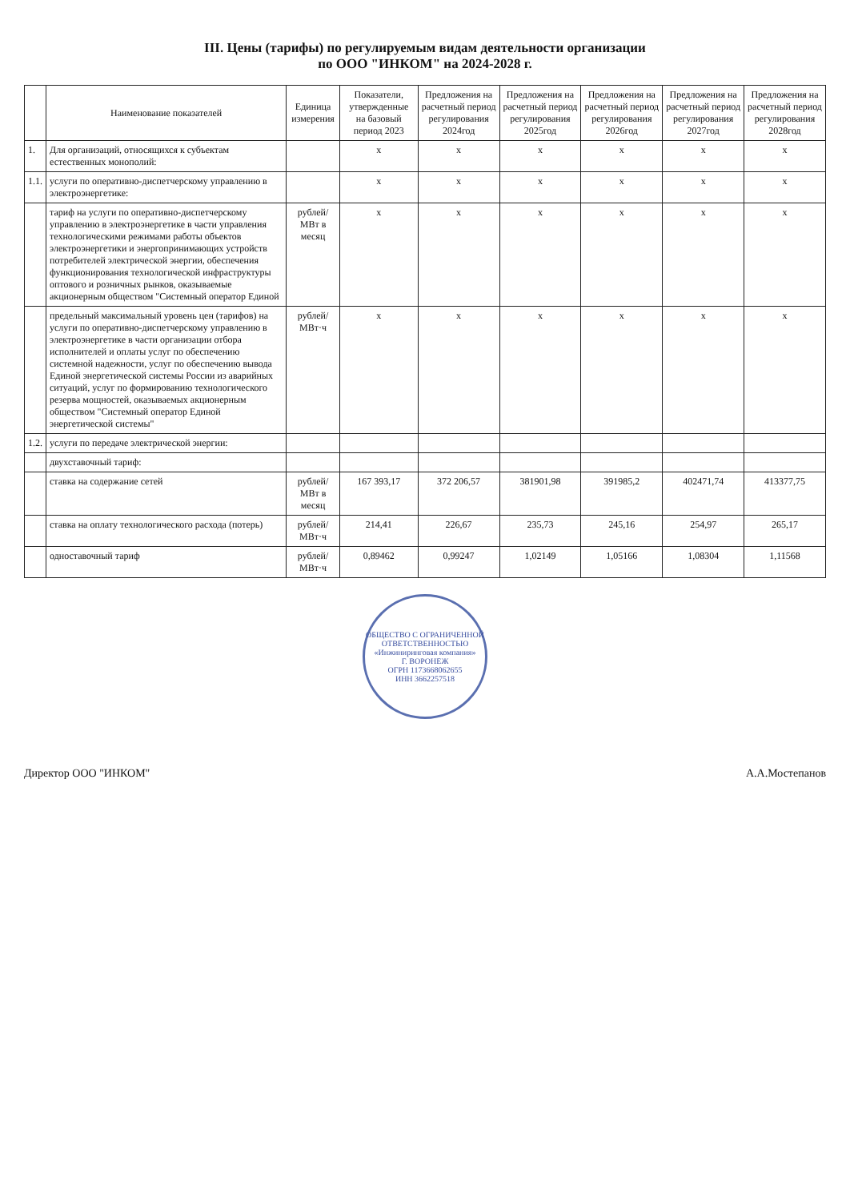III. Цены (тарифы) по регулируемым видам деятельности организации
по ООО "ИНКОМ" на 2024-2028 г.
| | Наименование показателей | Единица измерения | Показатели, утвержденные на базовый период 2023 | Предложения на расчетный период регулирования 2024год | Предложения на расчетный период регулирования 2025год | Предложения на расчетный период регулирования 2026год | Предложения на расчетный период регулирования 2027год | Предложения на расчетный период регулирования 2028год |
| --- | --- | --- | --- | --- | --- | --- | --- | --- |
| 1. | Для организаций, относящихся к субъектам естественных монополий: | | x | x | x | x | x | x |
| 1.1. | услуги по оперативно-диспетчерскому управлению в электроэнергетике: | | x | x | x | x | x | x |
| | тариф на услуги по оперативно-диспетчерскому управлению в электроэнергетике в части управления технологическими режимами работы объектов электроэнергетики и энергопринимающих устройств потребителей электрической энергии, обеспечения функционирования технологической инфраструктуры оптового и розничных рынков, оказываемые акционерным обществом "Системный оператор Единой | рублей/МВт в месяц | x | x | x | x | x | x |
| | предельный максимальный уровень цен (тарифов) на услуги по оперативно-диспетчерскому управлению в электроэнергетике в части организации отбора исполнителей и оплаты услуг по обеспечению системной надежности, услуг по обеспечению вывода Единой энергетической системы России из аварийных ситуаций, услуг по формированию технологического резерва мощностей, оказываемых акционерным обществом "Системный оператор Единой энергетической системы" | рублей/МВт·ч | x | x | x | x | x | x |
| 1.2. | услуги по передаче электрической энергии: | | | | | | | |
| | двухставочный тариф: | | | | | | | |
| | ставка на содержание сетей | рублей/МВт в месяц | 167 393,17 | 372 206,57 | 381901,98 | 391985,2 | 402471,74 | 413377,75 |
| | ставка на оплату технологического расхода (потерь) | рублей/МВт·ч | 214,41 | 226,67 | 235,73 | 245,16 | 254,97 | 265,17 |
| | одноставочный тариф | рублей/МВт·ч | 0,89462 | 0,99247 | 1,02149 | 1,05166 | 1,08304 | 1,11568 |
ОБЩЕСТВО С ОГРАНИЧЕННОЙ ОТВЕТСТВЕННОСТЬЮ
«Инжиниринговая компания»
Г. ВОРОНЕЖ
ОГРН 1173668062655
ИНН 3662257518
Директор ООО "ИНКОМ" А.А.Мостепанов